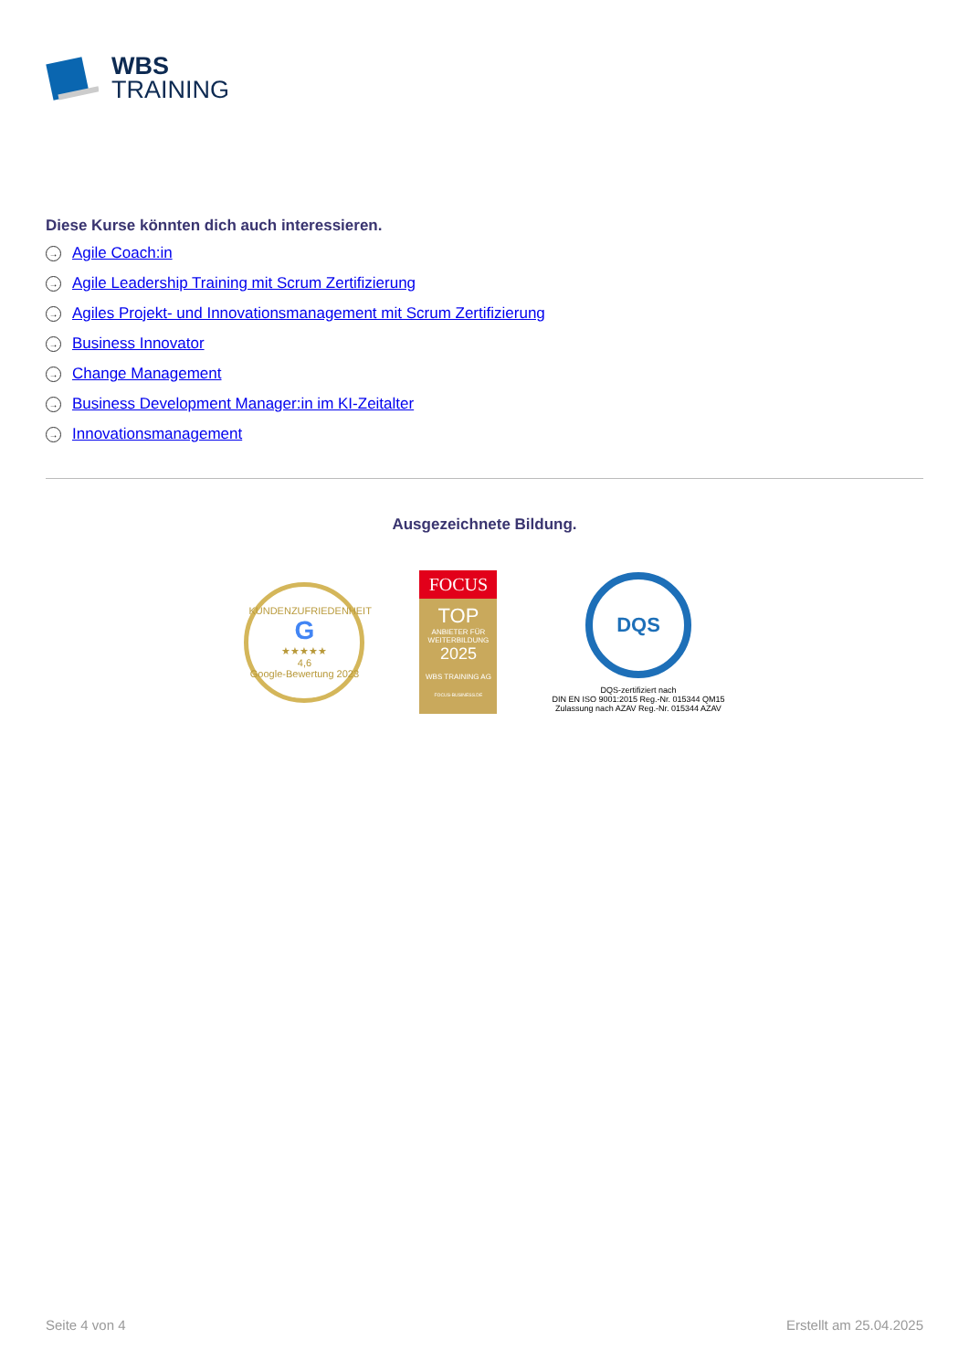WBS
TRAINING
Diese Kurse könnten dich auch interessieren.
→ Agile Coach:in
→ Agile Leadership Training mit Scrum Zertifizierung
→ Agiles Projekt- und Innovationsmanagement mit Scrum Zertifizierung
→ Business Innovator
→ Change Management
→ Business Development Manager:in im KI-Zeitalter
→ Innovationsmanagement
Ausgezeichnete Bildung.
KUNDENZUFRIEDENHEIT
G
★★★★★
4,6
Google-Bewertung 2023
FOCUS
TOP
ANBIETER FÜR WEITERBILDUNG
2025
WBS TRAINING AG
FOCUS-BUSINESS.DE
DQS
DQS-zertifiziert nach
DIN EN ISO 9001:2015 Reg.-Nr. 015344 QM15
Zulassung nach AZAV Reg.-Nr. 015344 AZAV
Seite 4 von 4 Erstellt am 25.04.2025